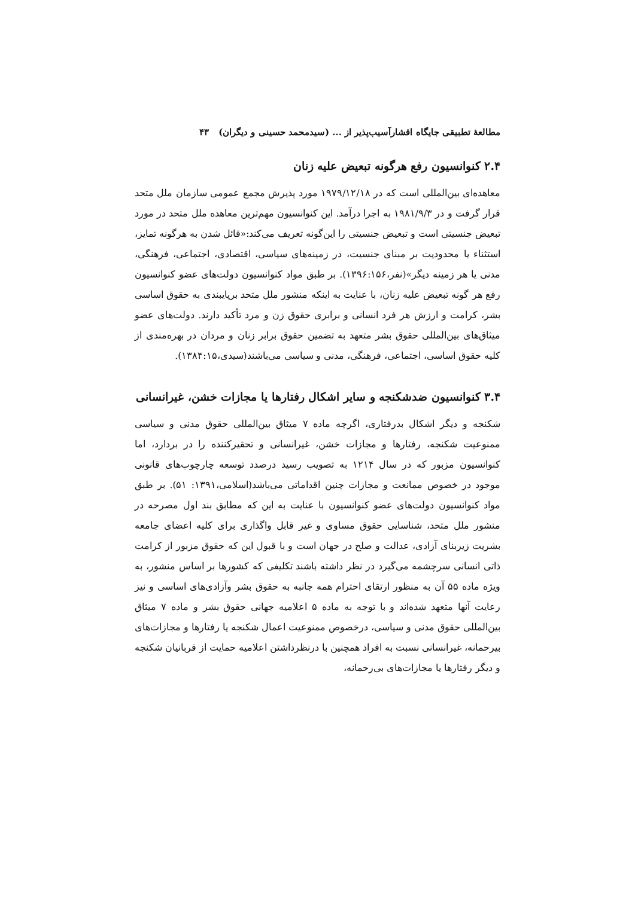مطالعهٔ تطبیقی جایگاه اقشارآسیب‌پذیر از ... (سیدمحمد حسینی و دیگران) ۴۳
۲.۴ کنوانسیون رفع هرگونه تبعیض علیه زنان
معاهده‌ای بین‌المللی است که در ۱۹۷۹/۱۲/۱۸ مورد پذیرش مجمع عمومی سازمان ملل متحد قرار گرفت و در ۱۹۸۱/۹/۳ به اجرا درآمد. این کنوانسیون مهم‌ترین معاهده ملل متحد در مورد تبعیض جنسیتی است و تبعیض جنسیتی را این‌گونه تعریف می‌کند:«قائل شدن به هرگونه تمایز، استثناء یا محدودیت بر مبنای جنسیت، در زمینه‌های سیاسی، اقتصادی، اجتماعی، فرهنگی، مدنی یا هر زمینه دیگر»(نفر،۱۳۹۶:۱۵۶). بر طبق مواد کنوانسیون دولت‌های عضو کنوانسیون رفع هر گونه تبعیض علیه زنان، با عنایت به اینکه منشور ملل متحد برپایبندی به حقوق اساسی بشر، کرامت و ارزش هر فرد انسانی و برابری حقوق زن و مرد تأکید دارند. دولت‌های عضو میثاق‌های بین‌المللی حقوق بشر متعهد به تضمین حقوق برابر زنان و مردان در بهره‌مندی از کلیه حقوق اساسی، اجتماعی، فرهنگی، مدنی و سیاسی می‌باشند(سیدی،۱۳۸۴:۱۵).
۳.۴ کنوانسیون ضدشکنجه و سایر اشکال رفتارها یا مجازات خشن، غیرانسانی
شکنجه و دیگر اشکال بدرفتاری، اگرچه ماده ۷ میثاق بین‌المللی حقوق مدنی و سیاسی ممنوعیت شکنجه، رفتارها و مجازات خشن، غیرانسانی و تحقیرکننده را در بردارد، اما کنوانسیون مزبور که در سال ۱۲۱۴ به تصویب رسید درصدد توسعه چارچوب‌های قانونی موجود در خصوص ممانعت و مجازات چنین اقداماتی می‌باشد(اسلامی،۱۳۹۱: ۵۱). بر طبق مواد کنوانسیون دولت‌های عضو کنوانسیون با عنایت به این که مطابق بند اول مصرحه در منشور ملل متحد، شناسایی حقوق مساوی و غیر قابل واگذاری برای کلیه اعضای جامعه بشریت زیربنای آزادی، عدالت و صلح در جهان است و با قبول این که حقوق مزبور از کرامت ذاتی انسانی سرچشمه می‌گیرد در نظر داشته باشند تکلیفی که کشورها بر اساس منشور، به ویژه ماده ۵۵ آن به منظور ارتقای احترام همه جانبه به حقوق بشر وآزادی‌های اساسی و نیز رعایت آنها متعهد شده‌اند و با توجه به ماده ۵ اعلامیه جهانی حقوق بشر و ماده ۷ میثاق بین‌المللی حقوق مدنی و سیاسی، درخصوص ممنوعیت اعمال شکنجه یا رفتارها و مجازات‌های بیرحمانه، غیرانسانی نسبت به افراد همچنین با درنظرداشتن اعلامیه حمایت از قربانیان شکنجه و دیگر رفتارها یا مجازات‌های بی‌رحمانه،